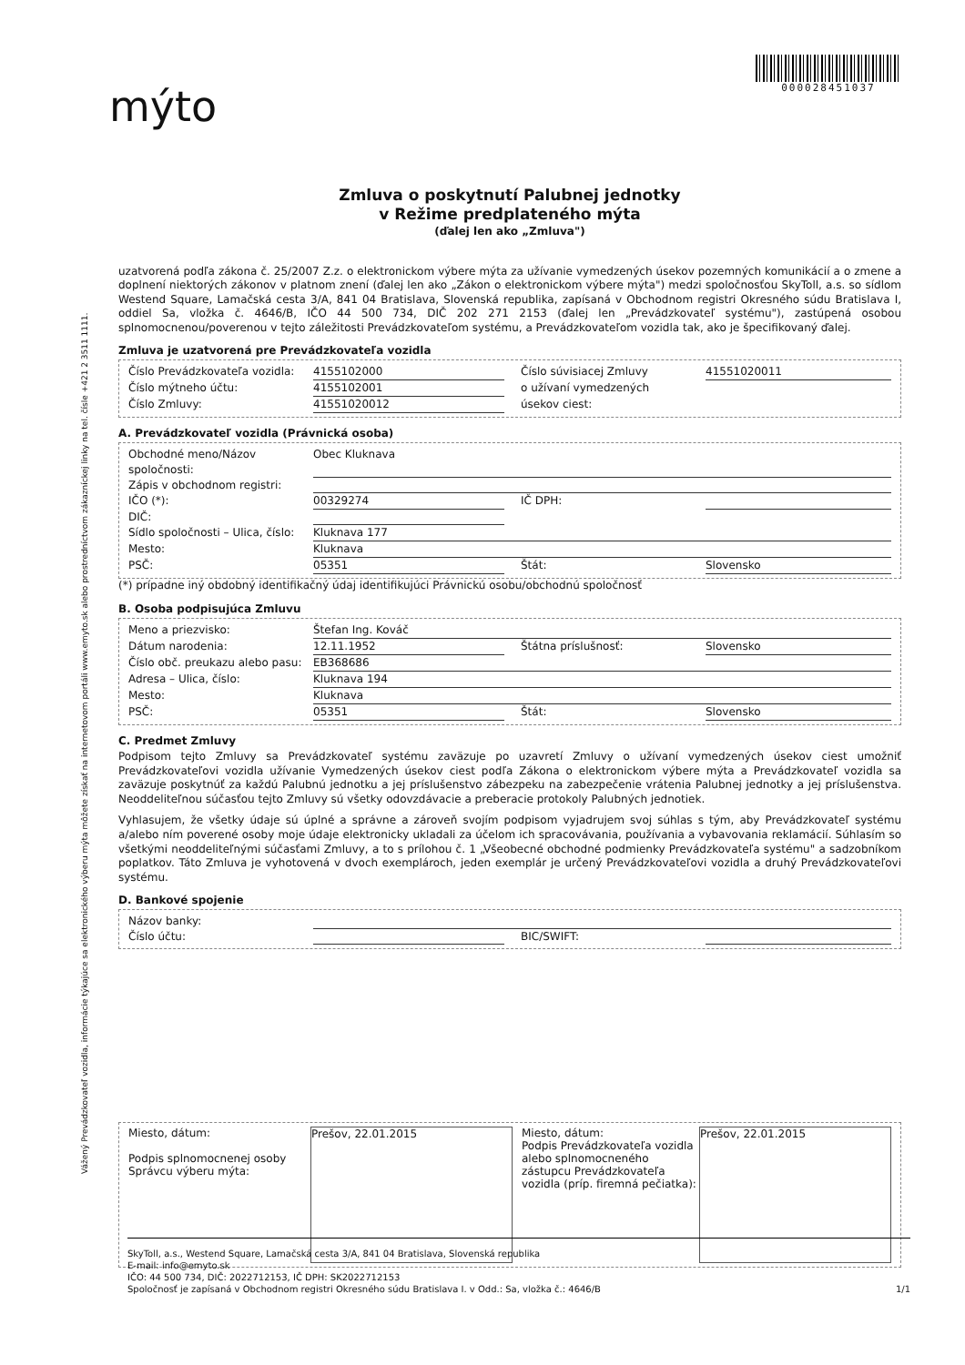Vážený Prevádzkovateľ vozidla, informácie týkajúce sa elektronického výberu mýta môžete získať na internetovom portáli www.emyto.sk alebo prostredníctvom zákazníckej linky na tel. čísle +421 2 3511 1111.
mýto
000028451037
Zmluva o poskytnutí Palubnej jednotky
v Režime predplateného mýta
(ďalej len ako „Zmluva")
uzatvorená podľa zákona č. 25/2007 Z.z. o elektronickom výbere mýta za užívanie vymedzených úsekov pozemných komunikácií a o zmene a doplnení niektorých zákonov v platnom znení (ďalej len ako „Zákon o elektronickom výbere mýta") medzi spoločnosťou SkyToll, a.s. so sídlom Westend Square, Lamačská cesta 3/A, 841 04 Bratislava, Slovenská republika, zapísaná v Obchodnom registri Okresného súdu Bratislava I, oddiel Sa, vložka č. 4646/B, IČO 44 500 734, DIČ 202 271 2153 (ďalej len „Prevádzkovateľ systému"), zastúpená osobou splnomocnenou/poverenou v tejto záležitosti Prevádzkovateľom systému, a Prevádzkovateľom vozidla tak, ako je špecifikovaný ďalej.
Zmluva je uzatvorená pre Prevádzkovateľa vozidla
Číslo Prevádzkovateľa vozidla: 4155102000 Číslo súvisiacej Zmluvy 41551020011
Číslo mýtneho účtu: 4155102001 o užívaní vymedzených
Číslo Zmluvy: 41551020012 úsekov ciest:
A. Prevádzkovateľ vozidla (Právnická osoba)
Obchodné meno/Názov spoločnosti: Obec Kluknava
Zápis v obchodnom registri:
IČO (*): 00329274 IČ DPH:
DIČ:
Sídlo spoločnosti – Ulica, číslo: Kluknava 177
Mesto: Kluknava
PSČ: 05351 Štát: Slovensko
(*) prípadne iný obdobný identifikačný údaj identifikujúci Právnickú osobu/obchodnú spoločnosť
B. Osoba podpisujúca Zmluvu
Meno a priezvisko: Štefan Ing. Kováč
Dátum narodenia: 12.11.1952 Štátna príslušnosť: Slovensko
Číslo obč. preukazu alebo pasu: EB368686
Adresa – Ulica, číslo: Kluknava 194
Mesto: Kluknava
PSČ: 05351 Štát: Slovensko
C. Predmet Zmluvy
Podpisom tejto Zmluvy sa Prevádzkovateľ systému zaväzuje po uzavretí Zmluvy o užívaní vymedzených úsekov ciest umožniť Prevádzkovateľovi vozidla užívanie Vymedzených úsekov ciest podľa Zákona o elektronickom výbere mýta a Prevádzkovateľ vozidla sa zaväzuje poskytnúť za každú Palubnú jednotku a jej príslušenstvo zábezpeku na zabezpečenie vrátenia Palubnej jednotky a jej príslušenstva. Neoddeliteľnou súčasťou tejto Zmluvy sú všetky odovzdávacie a preberacie protokoly Palubných jednotiek.
Vyhlasujem, že všetky údaje sú úplné a správne a zároveň svojím podpisom vyjadrujem svoj súhlas s tým, aby Prevádzkovateľ systému a/alebo ním poverené osoby moje údaje elektronicky ukladali za účelom ich spracovávania, používania a vybavovania reklamácií. Súhlasím so všetkými neoddeliteľnými súčasťami Zmluvy, a to s prílohou č. 1 „Všeobecné obchodné podmienky Prevádzkovateľa systému" a sadzobníkom poplatkov. Táto Zmluva je vyhotovená v dvoch exemplároch, jeden exemplár je určený Prevádzkovateľovi vozidla a druhý Prevádzkovateľovi systému.
D. Bankové spojenie
Názov banky:
Číslo účtu: BIC/SWIFT:
Miesto, dátum:
Podpis splnomocnenej osoby Správcu výberu mýta:
Prešov, 22.01.2015 Miesto, dátum:
Podpis Prevádzkovateľa vozidla alebo splnomocneného zástupcu Prevádzkovateľa vozidla (príp. firemná pečiatka):
Prešov, 22.01.2015
SkyToll, a.s., Westend Square, Lamačská cesta 3/A, 841 04 Bratislava, Slovenská republika
E-mail: info@emyto.sk
IČO: 44 500 734, DIČ: 2022712153, IČ DPH: SK2022712153
Spoločnosť je zapísaná v Obchodnom registri Okresného súdu Bratislava I. v Odd.: Sa, vložka č.: 4646/B 1/1